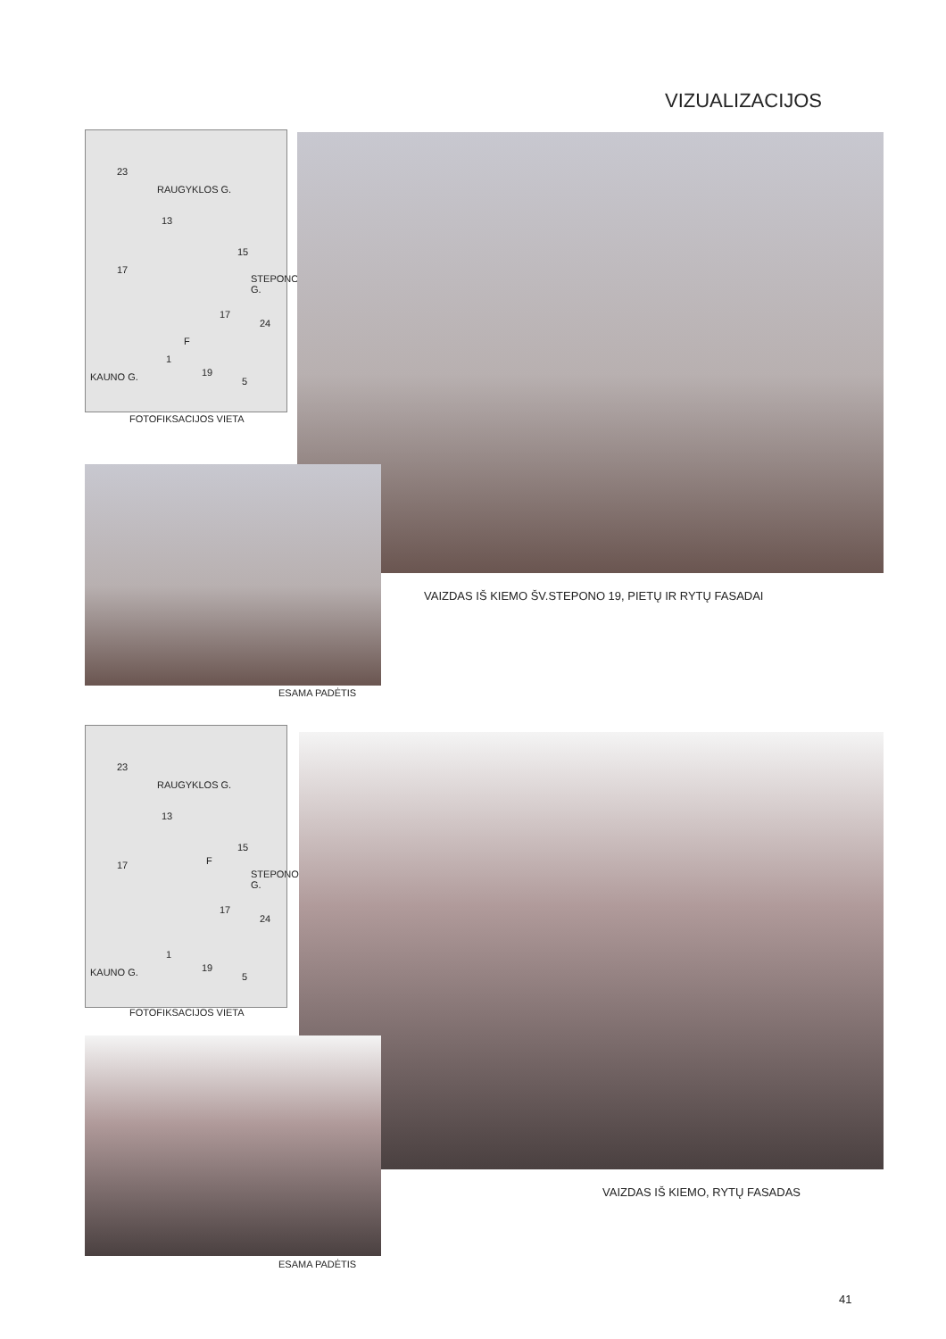VIZUALIZACIJOS
23
RAUGYKLOS G.
13
15
17
STEPONO G.
17
24
F
1
KAUNO G. 19
5
FOTOFIKSACIJOS VIETA
VAIZDAS IŠ KIEMO ŠV.STEPONO 19, PIETŲ IR RYTŲ FASADAI
ESAMA PADĖTIS
23
RAUGYKLOS G.
13
15
F 17
STEPONO G.
17
24
1
KAUNO G. 19
5
FOTOFIKSACIJOS VIETA
VAIZDAS IŠ KIEMO, RYTŲ FASADAS
ESAMA PADĖTIS
41